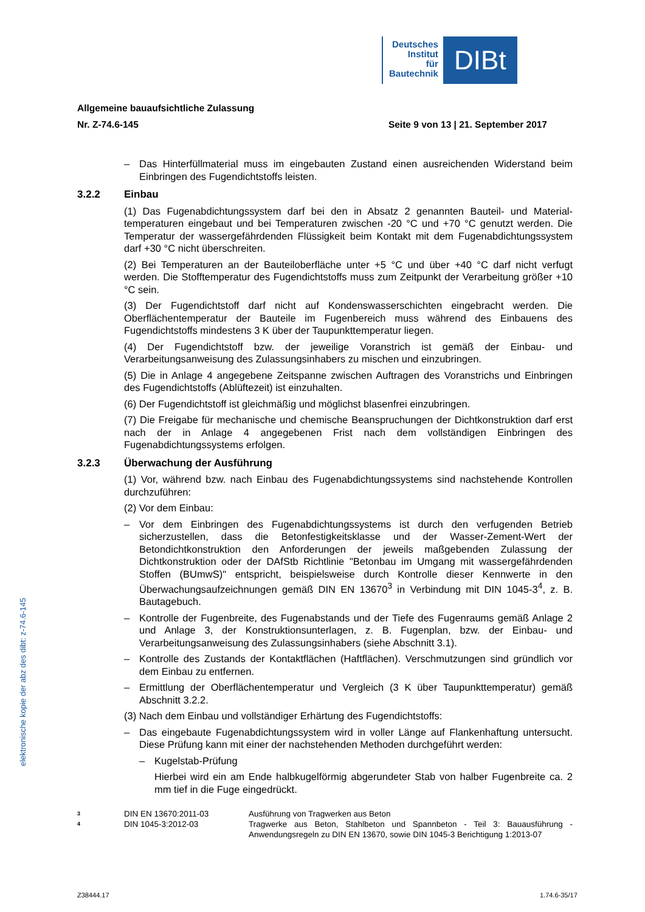Deutsches
Institut
für
Bautechnik
DIBt
Allgemeine bauaufsichtliche Zulassung
Nr. Z-74.6-145 Seite 9 von 13 | 21. September 2017
– Das Hinterfüllmaterial muss im eingebauten Zustand einen ausreichenden Widerstand beim Einbringen des Fugendichtstoffs leisten.
3.2.2 Einbau
(1) Das Fugenabdichtungssystem darf bei den in Absatz 2 genannten Bauteil- und Material­temperaturen eingebaut und bei Temperaturen zwischen -20 °C und +70 °C genutzt werden. Die Temperatur der wassergefährdenden Flüssigkeit beim Kontakt mit dem Fugenabdich­tungssystem darf +30 °C nicht überschreiten.
(2) Bei Temperaturen an der Bauteiloberfläche unter +5 °C und über +40 °C darf nicht verfugt werden. Die Stofftemperatur des Fugendichtstoffs muss zum Zeitpunkt der Verarbeitung größer +10 °C sein.
(3) Der Fugendichtstoff darf nicht auf Kondenswasserschichten eingebracht werden. Die Oberflächentemperatur der Bauteile im Fugenbereich muss während des Einbauens des Fugendichtstoffs mindestens 3 K über der Taupunkttemperatur liegen.
(4) Der Fugendichtstoff bzw. der jeweilige Voranstrich ist gemäß der Einbau- und Verarbeitungsanweisung des Zulassungsinhabers zu mischen und einzubringen.
(5) Die in Anlage 4 angegebene Zeitspanne zwischen Auftragen des Voranstrichs und Einbringen des Fugendichtstoffs (Ablüftezeit) ist einzuhalten.
(6) Der Fugendichtstoff ist gleichmäßig und möglichst blasenfrei einzubringen.
(7) Die Freigabe für mechanische und chemische Beanspruchungen der Dichtkonstruktion darf erst nach der in Anlage 4 angegebenen Frist nach dem vollständigen Einbringen des Fugenabdichtungssystems erfolgen.
3.2.3 Überwachung der Ausführung
(1) Vor, während bzw. nach Einbau des Fugenabdichtungssystems sind nachstehende Kon­trollen durchzuführen:
(2) Vor dem Einbau:
– Vor dem Einbringen des Fugenabdichtungssystems ist durch den verfugenden Betrieb sicherzustellen, dass die Betonfestigkeitsklasse und der Wasser-Zement-Wert der Betondichtkonstruktion den Anforderungen der jeweils maßgebenden Zulassung der Dichtkonstruktion oder der DAfStb Richtlinie "Betonbau im Umgang mit wassergefähr­denden Stoffen (BUmwS)" entspricht, beispielsweise durch Kontrolle dieser Kennwerte in den Überwachungsaufzeichnungen gemäß DIN EN 13670<sup>3</sup> in Verbindung mit DIN 1045-3<sup>4</sup>, z. B. Bautagebuch.
– Kontrolle der Fugenbreite, des Fugenabstands und der Tiefe des Fugenraums gemäß Anlage 2 und Anlage 3, der Konstruktionsunterlagen, z. B. Fugenplan, bzw. der Einbau- und Verarbeitungsanweisung des Zulassungsinhabers (siehe Abschnitt 3.1).
– Kontrolle des Zustands der Kontaktflächen (Haftflächen). Verschmutzungen sind gründ­lich vor dem Einbau zu entfernen.
– Ermittlung der Oberflächentemperatur und Vergleich (3 K über Taupunkttemperatur) gemäß Abschnitt 3.2.2.
(3) Nach dem Einbau und vollständiger Erhärtung des Fugendichtstoffs:
– Das eingebaute Fugenabdichtungssystem wird in voller Länge auf Flankenhaftung unter­sucht. Diese Prüfung kann mit einer der nachstehenden Methoden durchgeführt werden:
– Kugelstab-Prüfung
Hierbei wird ein am Ende halbkugelförmig abgerundeter Stab von halber Fugenbreite ca. 2 mm tief in die Fuge eingedrückt.
3 DIN EN 13670:2011-03 Ausführung von Tragwerken aus Beton
4 DIN 1045-3:2012-03 Tragwerke aus Beton, Stahlbeton und Spannbeton - Teil 3: Bauausführung - Anwendungsregeln zu DIN EN 13670, sowie DIN 1045-3 Berichtigung 1:2013-07
Z38444.17 1.74.6-35/17
elektronische kopie der abz des dibt: z-74.6-145